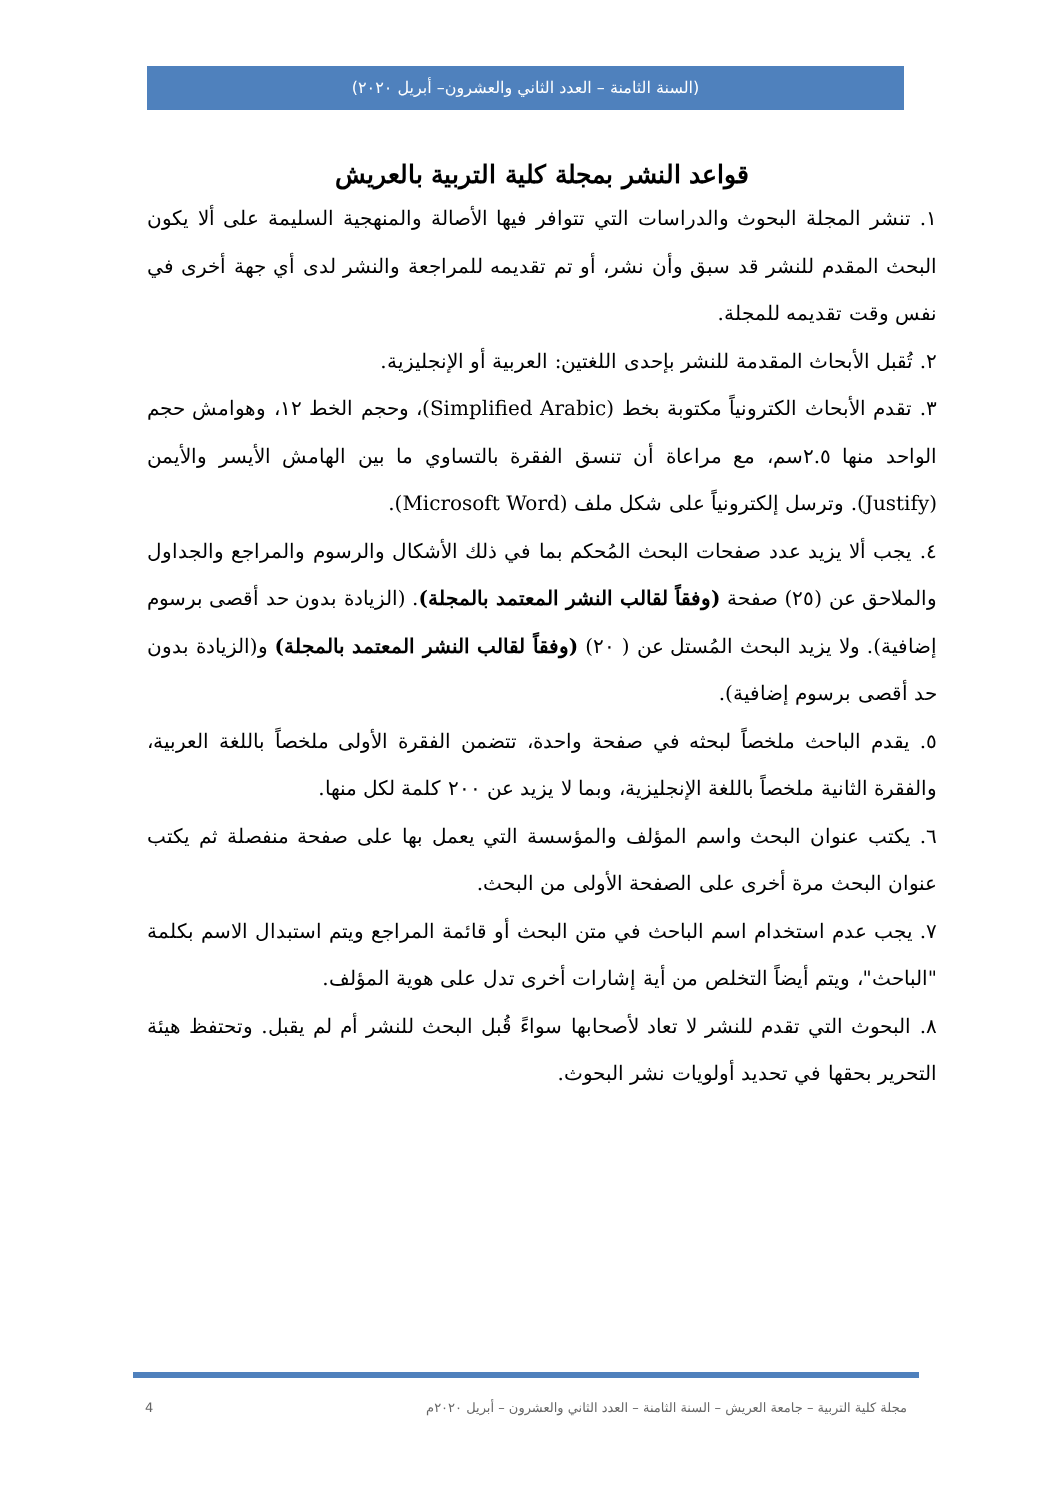(السنة الثامنة – العدد الثاني والعشرون– أبريل ٢٠٢٠)
قواعد النشر بمجلة كلية التربية بالعريش
١. تنشر المجلة البحوث والدراسات التي تتوافر فيها الأصالة والمنهجية السليمة على ألا يكون البحث المقدم للنشر قد سبق وأن نشر، أو تم تقديمه للمراجعة والنشر لدى أي جهة أخرى في نفس وقت تقديمه للمجلة.
٢. تُقبل الأبحاث المقدمة للنشر بإحدى اللغتين: العربية أو الإنجليزية.
٣. تقدم الأبحاث الكترونياً مكتوبة بخط (Simplified Arabic)، وحجم الخط ١٢، وهوامش حجم الواحد منها ٢.٥سم، مع مراعاة أن تنسق الفقرة بالتساوي ما بين الهامش الأيسر والأيمن (Justify). وترسل إلكترونياً على شكل ملف (Microsoft Word).
٤. يجب ألا يزيد عدد صفحات البحث المُحكم بما في ذلك الأشكال والرسوم والمراجع والجداول والملاحق عن (٢٥) صفحة (وفقاً لقالب النشر المعتمد بالمجلة). (الزيادة بدون حد أقصى برسوم إضافية). ولا يزيد البحث المُستل عن ( ٢٠) (وفقاً لقالب النشر المعتمد بالمجلة) و(الزيادة بدون حد أقصى برسوم إضافية).
٥. يقدم الباحث ملخصاً لبحثه في صفحة واحدة، تتضمن الفقرة الأولى ملخصاً باللغة العربية، والفقرة الثانية ملخصاً باللغة الإنجليزية، وبما لا يزيد عن ٢٠٠ كلمة لكل منها.
٦. يكتب عنوان البحث واسم المؤلف والمؤسسة التي يعمل بها على صفحة منفصلة ثم يكتب عنوان البحث مرة أخرى على الصفحة الأولى من البحث.
٧. يجب عدم استخدام اسم الباحث في متن البحث أو قائمة المراجع ويتم استبدال الاسم بكلمة "الباحث"، ويتم أيضاً التخلص من أية إشارات أخرى تدل على هوية المؤلف.
٨. البحوث التي تقدم للنشر لا تعاد لأصحابها سواءً قُبل البحث للنشر أم لم يقبل. وتحتفظ هيئة التحرير بحقها في تحديد أولويات نشر البحوث.
مجلة كلية التربية – جامعة العريش – السنة الثامنة – العدد الثاني والعشرون – أبريل ٢٠٢٠م 4